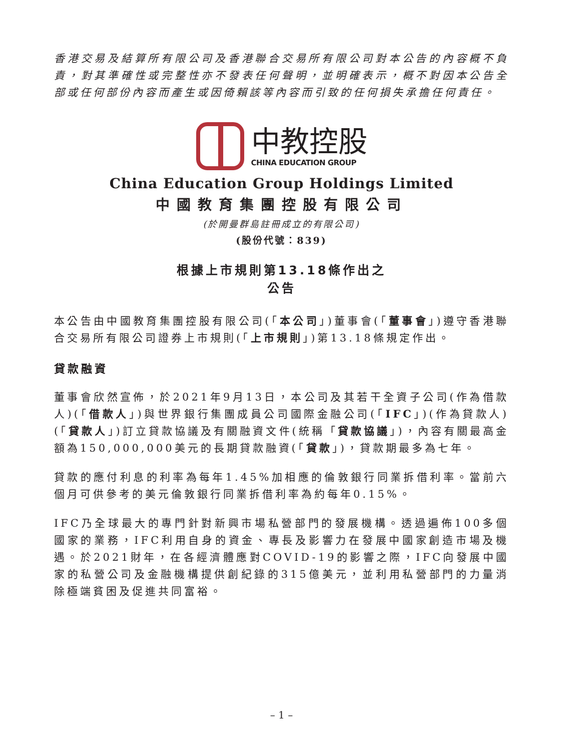香港交易及結算所有限公司及香港聯合交易所有限公司對本公告的內容概不負責，對其準確性或完整性亦不發表任何聲明，並明確表示，概不對因本公告全部或任何部份內容而產生或因倚賴該等內容而引致的任何損失承擔任何責任。
中教控股
CHINA EDUCATION GROUP
China Education Group Holdings Limited
中國教育集團控股有限公司
(於開曼群島註冊成立的有限公司)
(股份代號：839)
根據上市規則第13.18條作出之
公告
本公告由中國教育集團控股有限公司(「本公司」)董事會(「董事會」)遵守香港聯合交易所有限公司證券上市規則(「上市規則」)第13.18條規定作出。
貸款融資
董事會欣然宣佈，於2021年9月13日，本公司及其若干全資子公司(作為借款人)(「借款人」)與世界銀行集團成員公司國際金融公司(「IFC」)(作為貸款人)(「貸款人」)訂立貸款協議及有關融資文件(統稱「貸款協議」)，內容有關最高金額為150,000,000美元的長期貸款融資(「貸款」)，貸款期最多為七年。
貸款的應付利息的利率為每年1.45%加相應的倫敦銀行同業拆借利率。當前六個月可供參考的美元倫敦銀行同業拆借利率為約每年0.15%。
IFC乃全球最大的專門針對新興市場私營部門的發展機構。透過遍佈100多個國家的業務，IFC利用自身的資金、專長及影響力在發展中國家創造市場及機遇。於2021財年，在各經濟體應對COVID-19的影響之際，IFC向發展中國家的私營公司及金融機構提供創紀錄的315億美元，並利用私營部門的力量消除極端貧困及促進共同富裕。
– 1 –